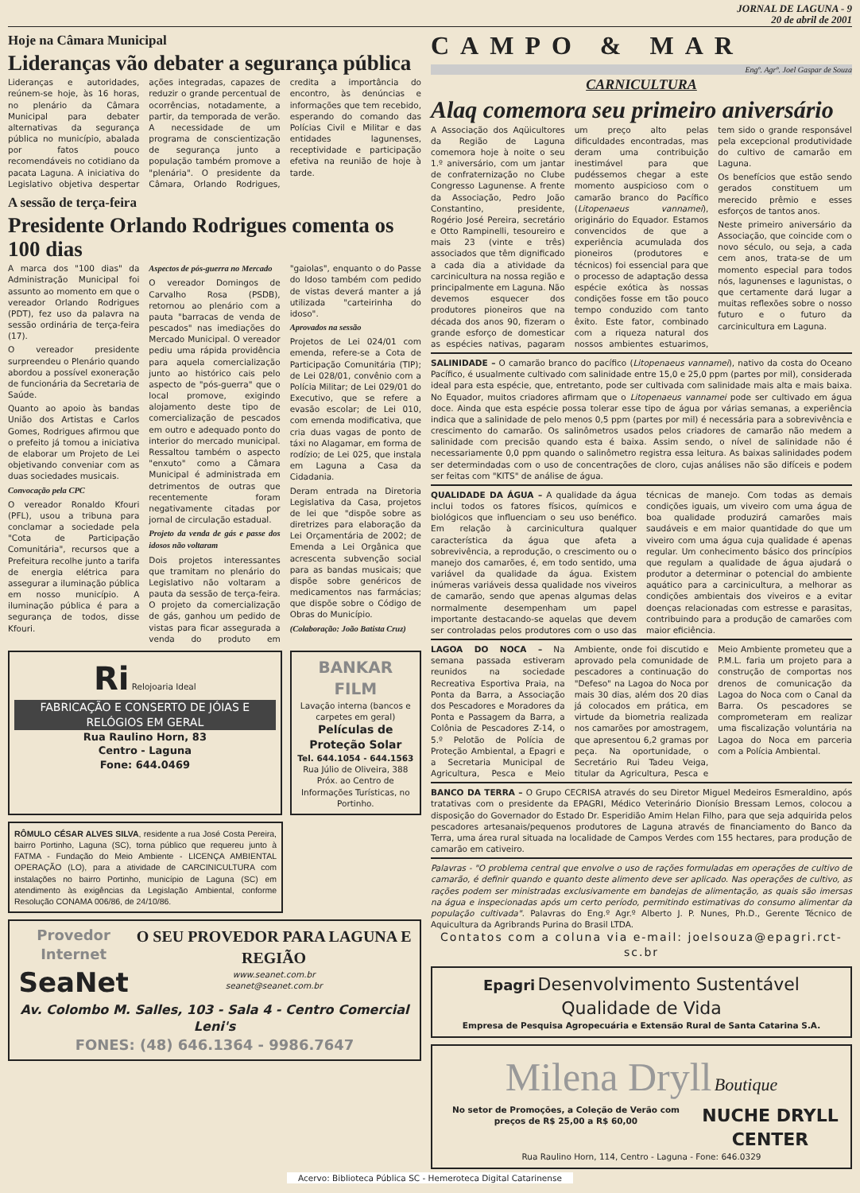JORNAL DE LAGUNA - 9
20 de abril de 2001
Hoje na Câmara Municipal
Lideranças vão debater a segurança pública
Lideranças e autoridades, reúnem-se hoje, às 16 horas, no plenário da Câmara Municipal para debater alternativas da segurança pública no município, abalada por fatos pouco recomendáveis no cotidiano da pacata Laguna. A iniciativa do Legislativo objetiva despertar ações integradas, capazes de reduzir o grande percentual de ocorrências, notadamente, a partir, da temporada de verão. A necessidade de um programa de conscientização de segurança junto a população também promove a "plenária". O presidente da Câmara, Orlando Rodrigues, credita a importância do encontro, às denúncias e informações que tem recebido, esperando do comando das Polícias Civil e Militar e das entidades lagunenses, receptividade e participação efetiva na reunião de hoje à tarde.
A sessão de terça-feira
Presidente Orlando Rodrigues comenta os 100 dias
A marca dos "100 dias" da Administração Municipal foi assunto ao momento em que o vereador Orlando Rodrigues (PDT), fez uso da palavra na sessão ordinária de terça-feira (17).
O vereador presidente surpreendeu o Plenário quando abordou a possível exoneração de funcionária da Secretaria de Saúde.
Quanto ao apoio às bandas União dos Artistas e Carlos Gomes, Rodrigues afirmou que o prefeito já tomou a iniciativa de elaborar um Projeto de Lei objetivando conveniar com as duas sociedades musicais.
Convocação pela CPC
O vereador Ronaldo Kfouri (PFL), usou a tribuna para conclamar a sociedade pela "Cota de Participação Comunitária", recursos que a Prefeitura recolhe junto a tarifa de energia elétrica para assegurar a iluminação pública em nosso município. A iluminação pública é para a segurança de todos, disse Kfouri.
Aspectos de pós-guerra no Mercado
O vereador Domingos de Carvalho Rosa (PSDB), retornou ao plenário com a pauta "barracas de venda de pescados" nas imediações do Mercado Municipal. O vereador pediu uma rápida providência para aquela comercialização junto ao histórico cais pelo aspecto de "pós-guerra" que o local promove, exigindo alojamento deste tipo de comercialização de pescados em outro e adequado ponto do interior do mercado municipal. Ressaltou também o aspecto "enxuto" como a Câmara Municipal é administrada em detrimentos de outras que recentemente foram negativamente citadas por jornal de circulação estadual.
Projeto da venda de gás e passe dos idosos não voltaram
Dois projetos interessantes que tramitam no plenário do Legislativo não voltaram a pauta da sessão de terça-feira. O projeto da comercialização de gás, ganhou um pedido de vistas para ficar assegurada a venda do produto em "gaiolas", enquanto o do Passe do Idoso também com pedido de vistas deverá manter a já utilizada "carteirinha do idoso".
Aprovados na sessão
Projetos de Lei 024/01 com emenda, refere-se a Cota de Participação Comunitária (TIP); de Lei 028/01, convênio com a Polícia Militar; de Lei 029/01 do Executivo, que se refere a evasão escolar; de Lei 010, com emenda modificativa, que cria duas vagas de ponto de táxi no Alagamar, em forma de rodízio; de Lei 025, que instala em Laguna a Casa da Cidadania.
Deram entrada na Diretoria Legislativa da Casa, projetos de lei que "dispõe sobre as diretrizes para elaboração da Lei Orçamentária de 2002; de Emenda a Lei Orgânica que acrescenta subvenção social para as bandas musicais; que dispõe sobre genéricos de medicamentos nas farmácias; que dispõe sobre o Código de Obras do Município.
(Colaboração: João Batista Cruz)
Ri Relojoaria Ideal
FABRICAÇÃO E CONSERTO DE JÓIAS E RELÓGIOS EM GERAL
Rua Raulino Horn, 83
Centro - Laguna
Fone: 644.0469
BANKAR FILM
Lavação interna (bancos e carpetes em geral)
Películas de Proteção Solar
Tel. 644.1054 - 644.1563
Rua Júlio de Oliveira, 388
Próx. ao Centro de Informações Turísticas, no Portinho.
RÔMULO CÉSAR ALVES SILVA, residente a rua José Costa Pereira, bairro Portinho, Laguna (SC), torna público que requereu junto à FATMA - Fundação do Meio Ambiente - LICENÇA AMBIENTAL OPERAÇÃO (LO), para a atividade de CARCINICULTURA com instalações no bairro Portinho, município de Laguna (SC) em atendimento às exigências da Legislação Ambiental, conforme Resolução CONAMA 006/86, de 24/10/86.
Provedor Internet
SeaNet
O SEU PROVEDOR PARA LAGUNA E REGIÃO
www.seanet.com.br
seanet@seanet.com.br
Av. Colombo M. Salles, 103 - Sala 4 - Centro Comercial Leni's
FONES: (48) 646.1364 - 9986.7647
CAMPO & MAR
Engº. Agrº. Joel Gaspar de Souza
CARNICULTURA
Alaq comemora seu primeiro aniversário
A Associação dos Aqüicultores da Região de Laguna comemora hoje à noite o seu 1.º aniversário, com um jantar de confraternização no Clube Congresso Lagunense. A frente da Associação, Pedro João Constantino, presidente, Rogério José Pereira, secretário e Otto Rampinelli, tesoureiro e mais 23 (vinte e três) associados que têm dignificado a cada dia a atividade da carcinicultura na nossa região e principalmente em Laguna. Não devemos esquecer dos produtores pioneiros que na década dos anos 90, fizeram o grande esforço de domesticar as espécies nativas, pagaram um preço alto pelas dificuldades encontradas, mas deram uma contribuição inestimável para que pudéssemos chegar a este momento auspicioso com o camarão branco do Pacífico (Litopenaeus vannamei), originário do Equador. Estamos convencidos de que a experiência acumulada dos pioneiros (produtores e técnicos) foi essencial para que o processo de adaptação dessa espécie exótica às nossas condições fosse em tão pouco tempo conduzido com tanto êxito. Este fator, combinado com a riqueza natural dos nossos ambientes estuarimos, tem sido o grande responsável pela excepcional produtividade do cultivo de camarão em Laguna.
Os benefícios que estão sendo gerados constituem um merecido prêmio e esses esforços de tantos anos.
Neste primeiro aniversário da Associação, que coincide com o novo século, ou seja, a cada cem anos, trata-se de um momento especial para todos nós, lagunenses e lagunistas, o que certamente dará lugar a muitas reflexões sobre o nosso futuro e o futuro da carcinicultura em Laguna.
SALINIDADE – O camarão branco do pacífico (Litopenaeus vannamei), nativo da costa do Oceano Pacífico, é usualmente cultivado com salinidade entre 15,0 e 25,0 ppm (partes por mil), considerada ideal para esta espécie, que, entretanto, pode ser cultivada com salinidade mais alta e mais baixa. No Equador, muitos criadores afirmam que o Litopenaeus vannamei pode ser cultivado em água doce. Ainda que esta espécie possa tolerar esse tipo de água por várias semanas, a experiência indica que a salinidade de pelo menos 0,5 ppm (partes por mil) é necessária para a sobrevivência e crescimento do camarão. Os salinômetros usados pelos criadores de camarão não medem a salinidade com precisão quando esta é baixa. Assim sendo, o nível de salinidade não é necessariamente 0,0 ppm quando o salinômetro registra essa leitura. As baixas salinidades podem ser determindadas com o uso de concentrações de cloro, cujas análises não são difíceis e podem ser feitas com "KITS" de análise de água.
QUALIDADE DA ÁGUA – A qualidade da água inclui todos os fatores físicos, químicos e biológicos que influenciam o seu uso benéfico. Em relação à carcinicultura qualquer característica da água que afeta a sobrevivência, a reprodução, o crescimento ou o manejo dos camarões, é, em todo sentido, uma variável da qualidade da água. Existem inúmeras variáveis dessa qualidade nos viveiros de camarão, sendo que apenas algumas delas normalmente desempenham um papel importante destacando-se aquelas que devem ser controladas pelos produtores com o uso das técnicas de manejo. Com todas as demais condições iguais, um viveiro com uma água de boa qualidade produzirá camarões mais saudáveis e em maior quantidade do que um viveiro com uma água cuja qualidade é apenas regular. Um conhecimento básico dos princípios que regulam a qualidade de água ajudará o produtor a determinar o potencial do ambiente aquático para a carcinicultura, a melhorar as condições ambientais dos viveiros e a evitar doenças relacionadas com estresse e parasitas, contribuindo para a produção de camarões com maior eficiência.
LAGOA DO NOCA – Na semana passada estiveram reunidos na sociedade Recreativa Esportiva Praia, na Ponta da Barra, a Associação dos Pescadores e Moradores da Ponta e Passagem da Barra, a Colônia de Pescadores Z-14, o 5.º Pelotão de Polícia de Proteção Ambiental, a Epagri e a Secretaria Municipal de Agricultura, Pesca e Meio Ambiente, onde foi discutido e aprovado pela comunidade de pescadores a continuação do "Defeso" na Lagoa do Noca por mais 30 dias, além dos 20 dias já colocados em prática, em virtude da biometria realizada nos camarões por amostragem, que apresentou 6,2 gramas por peça. Na oportunidade, o Secretário Rui Tadeu Veiga, titular da Agricultura, Pesca e Meio Ambiente prometeu que a P.M.L. faria um projeto para a construção de comportas nos drenos de comunicação da Lagoa do Noca com o Canal da Barra. Os pescadores se comprometeram em realizar uma fiscalização voluntária na Lagoa do Noca em parceria com a Polícia Ambiental.
BANCO DA TERRA – O Grupo CECRISA através do seu Diretor Miguel Medeiros Esmeraldino, após tratativas com o presidente da EPAGRI, Médico Veterinário Dionísio Bressam Lemos, colocou a disposição do Governador do Estado Dr. Esperidião Amim Helan Filho, para que seja adquirida pelos pescadores artesanais/pequenos produtores de Laguna através de financiamento do Banco da Terra, uma área rural situada na localidade de Campos Verdes com 155 hectares, para produção de camarão em cativeiro.
Palavras - "O problema central que envolve o uso de rações formuladas em operações de cultivo de camarão, é definir quando e quanto deste alimento deve ser aplicado. Nas operações de cultivo, as rações podem ser ministradas exclusivamente em bandejas de alimentação, as quais são imersas na água e inspecionadas após um certo período, permitindo estimativas do consumo alimentar da população cultivada". Palavras do Eng.º Agr.º Alberto J. P. Nunes, Ph.D., Gerente Técnico de Aquicultura da Agribrands Purina do Brasil LTDA.
Contatos com a coluna via e-mail: joelsouza@epagri.rct-sc.br
Epagri Desenvolvimento Sustentável
Qualidade de Vida
Empresa de Pesquisa Agropecuária e Extensão Rural de Santa Catarina S.A.
Milena Dryll Boutique
No setor de Promoções, a Coleção de Verão com preços de R$ 25,00 a R$ 60,00 NUCHE DRYLL CENTER
Rua Raulino Horn, 114, Centro - Laguna - Fone: 646.0329
Acervo: Biblioteca Pública SC - Hemeroteca Digital Catarinense